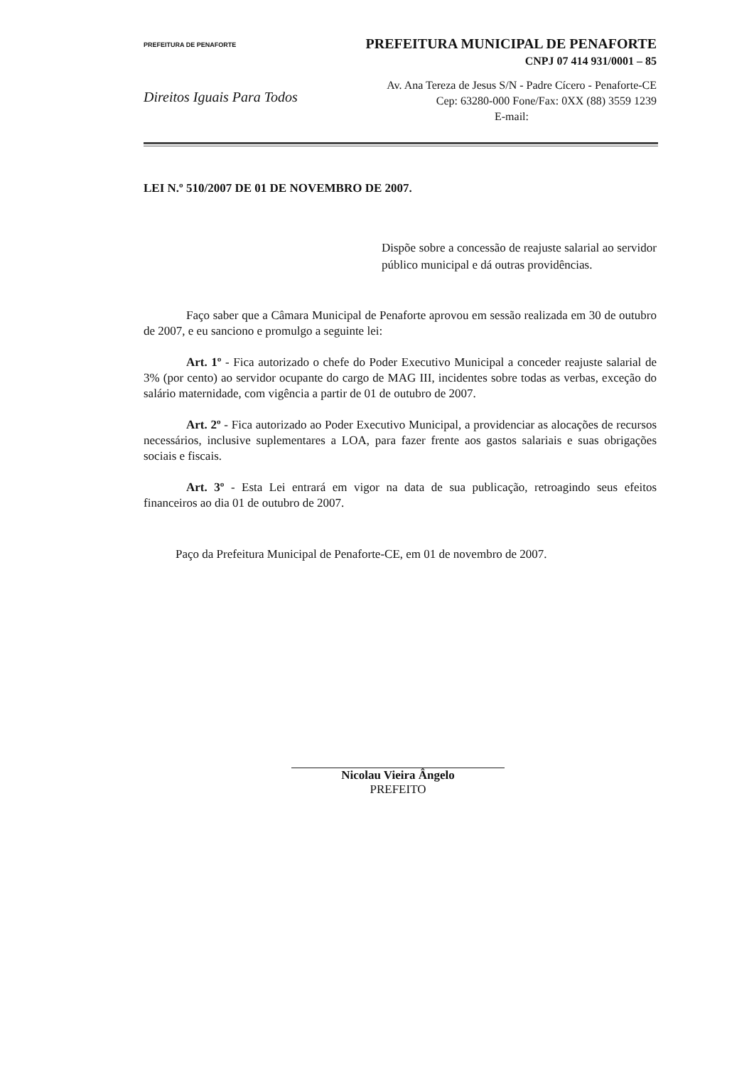PREFEITURA DE PENAFORTE
PREFEITURA MUNICIPAL DE PENAFORTE
CNPJ 07 414 931/0001 – 85
Direitos Iguais Para Todos
Av. Ana Tereza de Jesus S/N - Padre Cícero - Penaforte-CE
Cep: 63280-000 Fone/Fax: 0XX (88) 3559 1239
E-mail:
LEI N.º 510/2007 DE 01 DE NOVEMBRO DE 2007.
Dispõe sobre a concessão de reajuste salarial ao servidor público municipal e dá outras providências.
Faço saber que a Câmara Municipal de Penaforte aprovou em sessão realizada em 30 de outubro de 2007, e eu sanciono e promulgo a seguinte lei:
Art. 1º - Fica autorizado o chefe do Poder Executivo Municipal a conceder reajuste salarial de 3% (por cento) ao servidor ocupante do cargo de MAG III, incidentes sobre todas as verbas, exceção do salário maternidade, com vigência a partir de 01 de outubro de 2007.
Art. 2º - Fica autorizado ao Poder Executivo Municipal, a providenciar as alocações de recursos necessários, inclusive suplementares a LOA, para fazer frente aos gastos salariais e suas obrigações sociais e fiscais.
Art. 3º - Esta Lei entrará em vigor na data de sua publicação, retroagindo seus efeitos financeiros ao dia 01 de outubro de 2007.
Paço da Prefeitura Municipal de Penaforte-CE, em 01 de novembro de 2007.
Nicolau Vieira Ângelo
PREFEITO